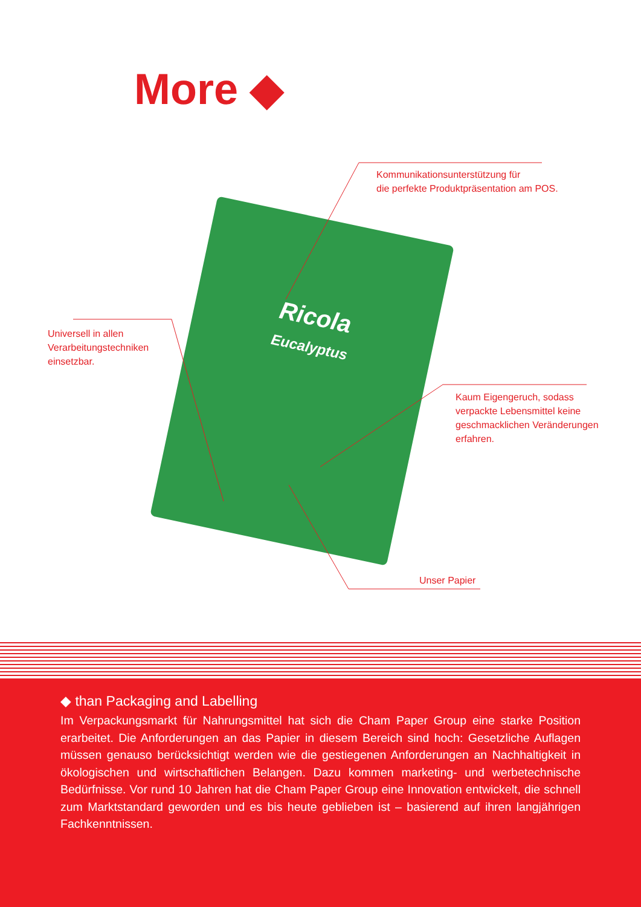More ◆
Ricola
Eucalyptus
Kommunikationsunterstützung für
die perfekte Produktpräsentation am POS.
Universell in allen
Verarbeitungstechniken
einsetzbar.
Kaum Eigengeruch, sodass
verpackte Lebensmittel keine
geschmacklichen Veränderungen
erfahren.
Unser Papier
◆ than Packaging and Labelling
Im Verpackungsmarkt für Nahrungsmittel hat sich die Cham Paper Group eine starke Position erarbeitet. Die Anforderungen an das Papier in diesem Bereich sind hoch: Gesetzliche Auflagen müssen genauso berücksichtigt werden wie die gestiegenen Anforderungen an Nachhaltigkeit in ökologischen und wirtschaftlichen Belangen. Dazu kommen marketing- und werbetechnische Bedürfnisse. Vor rund 10 Jahren hat die Cham Paper Group eine Innovation entwickelt, die schnell zum Marktstandard geworden und es bis heute geblieben ist – basierend auf ihren langjährigen Fachkenntnissen.